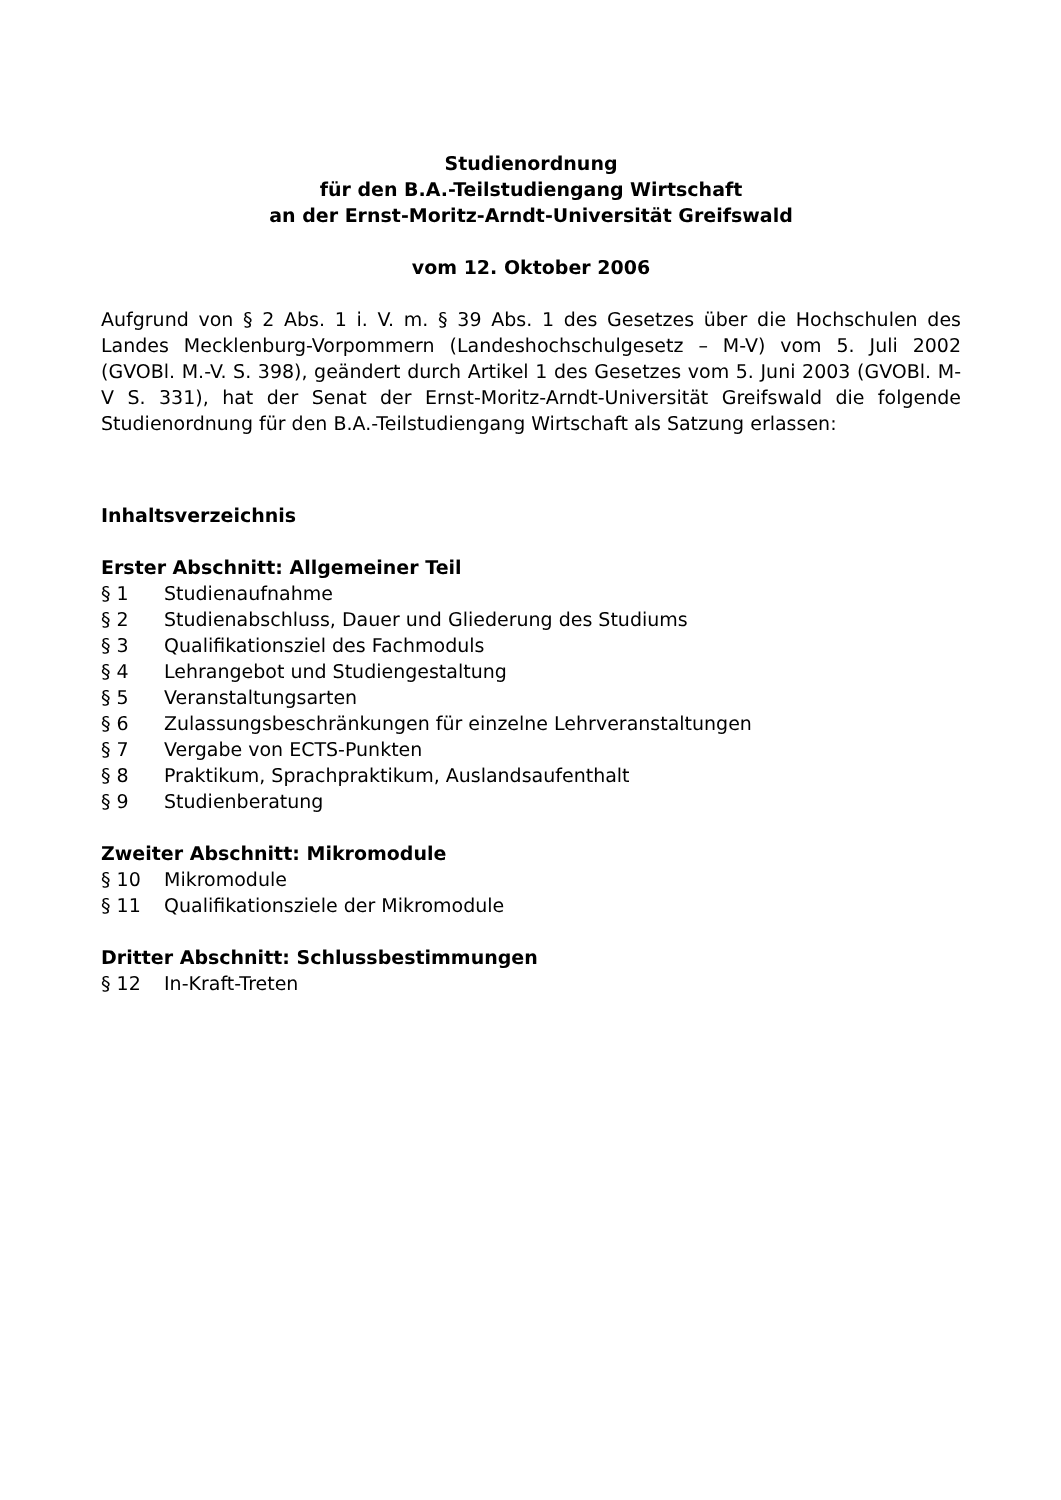Studienordnung
für den B.A.-Teilstudiengang Wirtschaft
an der Ernst-Moritz-Arndt-Universität Greifswald
vom 12. Oktober 2006
Aufgrund von § 2 Abs. 1 i. V. m. § 39 Abs. 1 des Gesetzes über die Hochschulen des Landes Mecklenburg-Vorpommern (Landeshochschulgesetz – M-V) vom 5. Juli 2002 (GVOBl. M.-V. S. 398), geändert durch Artikel 1 des Gesetzes vom 5. Juni 2003 (GVOBl. M-V S. 331), hat der Senat der Ernst-Moritz-Arndt-Universität Greifswald die folgende Studienordnung für den B.A.-Teilstudiengang Wirtschaft als Satzung erlassen:
Inhaltsverzeichnis
Erster Abschnitt: Allgemeiner Teil
§ 1 Studienaufnahme
§ 2 Studienabschluss, Dauer und Gliederung des Studiums
§ 3 Qualifikationsziel des Fachmoduls
§ 4 Lehrangebot und Studiengestaltung
§ 5 Veranstaltungsarten
§ 6 Zulassungsbeschränkungen für einzelne Lehrveranstaltungen
§ 7 Vergabe von ECTS-Punkten
§ 8 Praktikum, Sprachpraktikum, Auslandsaufenthalt
§ 9 Studienberatung
Zweiter Abschnitt: Mikromodule
§ 10 Mikromodule
§ 11 Qualifikationsziele der Mikromodule
Dritter Abschnitt: Schlussbestimmungen
§ 12 In-Kraft-Treten